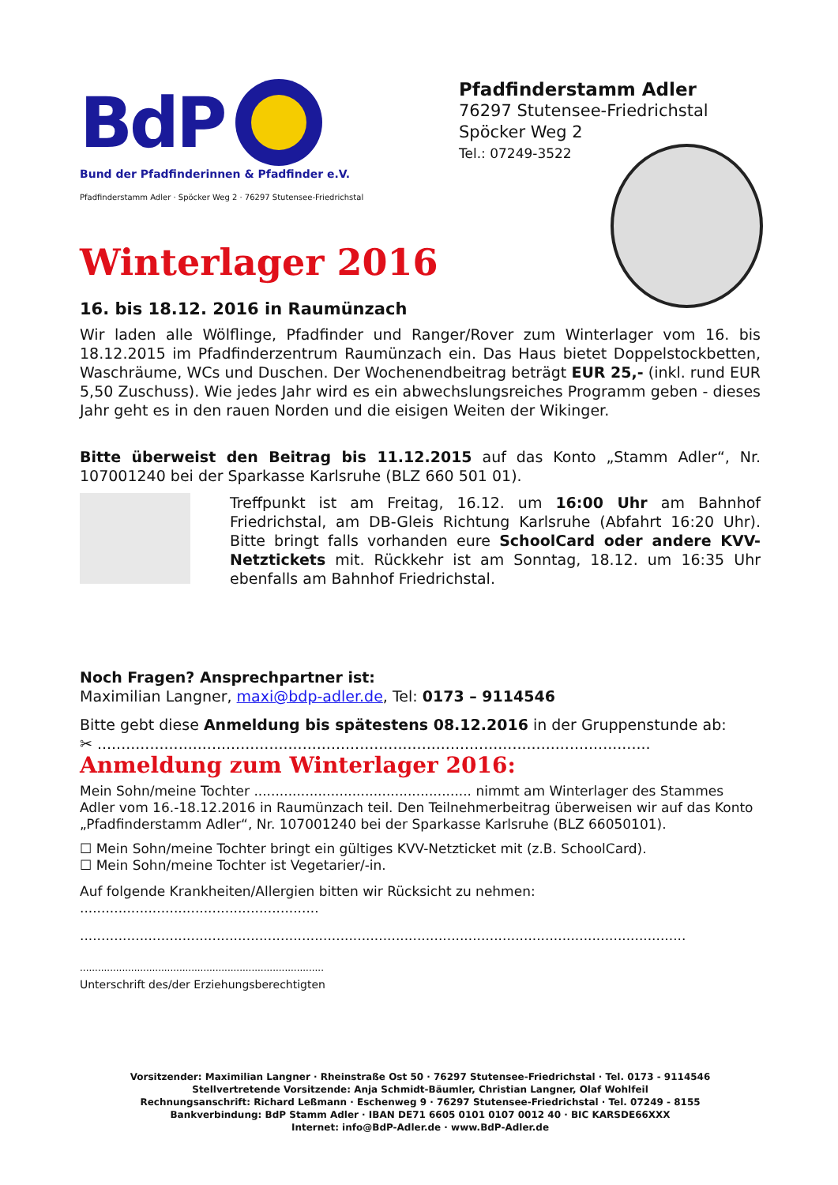BdP
Bund der Pfadfinderinnen & Pfadfinder e.V.
Pfadfinderstamm Adler · Spöcker Weg 2 · 76297 Stutensee-Friedrichstal
Pfadfinderstamm Adler
76297 Stutensee-Friedrichstal
Spöcker Weg 2
Tel.: 07249-3522
Winterlager 2016
16. bis 18.12. 2016 in Raumünzach
Wir laden alle Wölflinge, Pfadfinder und Ranger/Rover zum Winterlager vom 16. bis 18.12.2015 im Pfadfinderzentrum Raumünzach ein. Das Haus bietet Doppelstockbetten, Waschräume, WCs und Duschen. Der Wochenendbeitrag beträgt EUR 25,- (inkl. rund EUR 5,50 Zuschuss). Wie jedes Jahr wird es ein abwechslungsreiches Programm geben - dieses Jahr geht es in den rauen Norden und die eisigen Weiten der Wikinger.
Bitte überweist den Beitrag bis 11.12.2015 auf das Konto „Stamm Adler“, Nr. 107001240 bei der Sparkasse Karlsruhe (BLZ 660 501 01).
Treffpunkt ist am Freitag, 16.12. um 16:00 Uhr am Bahnhof Friedrichstal, am DB-Gleis Richtung Karlsruhe (Abfahrt 16:20 Uhr). Bitte bringt falls vorhanden eure SchoolCard oder andere KVV-Netztickets mit. Rückkehr ist am Sonntag, 18.12. um 16:35 Uhr ebenfalls am Bahnhof Friedrichstal.
Noch Fragen? Ansprechpartner ist:
Maximilian Langner, maxi@bdp-adler.de, Tel: 0173 – 9114546
Bitte gebt diese Anmeldung bis spätestens 08.12.2016 in der Gruppenstunde ab:
✂ ....................................................................................................................
Anmeldung zum Winterlager 2016:
Mein Sohn/meine Tochter ................................................... nimmt am Winterlager des Stammes Adler vom 16.-18.12.2016 in Raumünzach teil. Den Teilnehmerbeitrag überweisen wir auf das Konto „Pfadfinderstamm Adler“, Nr. 107001240 bei der Sparkasse Karlsruhe (BLZ 66050101).
☐ Mein Sohn/meine Tochter bringt ein gültiges KVV-Netzticket mit (z.B. SchoolCard).
☐ Mein Sohn/meine Tochter ist Vegetarier/-in.
Auf folgende Krankheiten/Allergien bitten wir Rücksicht zu nehmen: ........................................................
..............................................................................................................................................
.................................................................................
Unterschrift des/der Erziehungsberechtigten
Vorsitzender: Maximilian Langner · Rheinstraße Ost 50 · 76297 Stutensee-Friedrichstal · Tel. 0173 - 9114546
Stellvertretende Vorsitzende: Anja Schmidt-Bäumler, Christian Langner, Olaf Wohlfeil
Rechnungsanschrift: Richard Leßmann · Eschenweg 9 · 76297 Stutensee-Friedrichstal · Tel. 07249 - 8155
Bankverbindung: BdP Stamm Adler · IBAN DE71 6605 0101 0107 0012 40 · BIC KARSDE66XXX
Internet: info@BdP-Adler.de · www.BdP-Adler.de